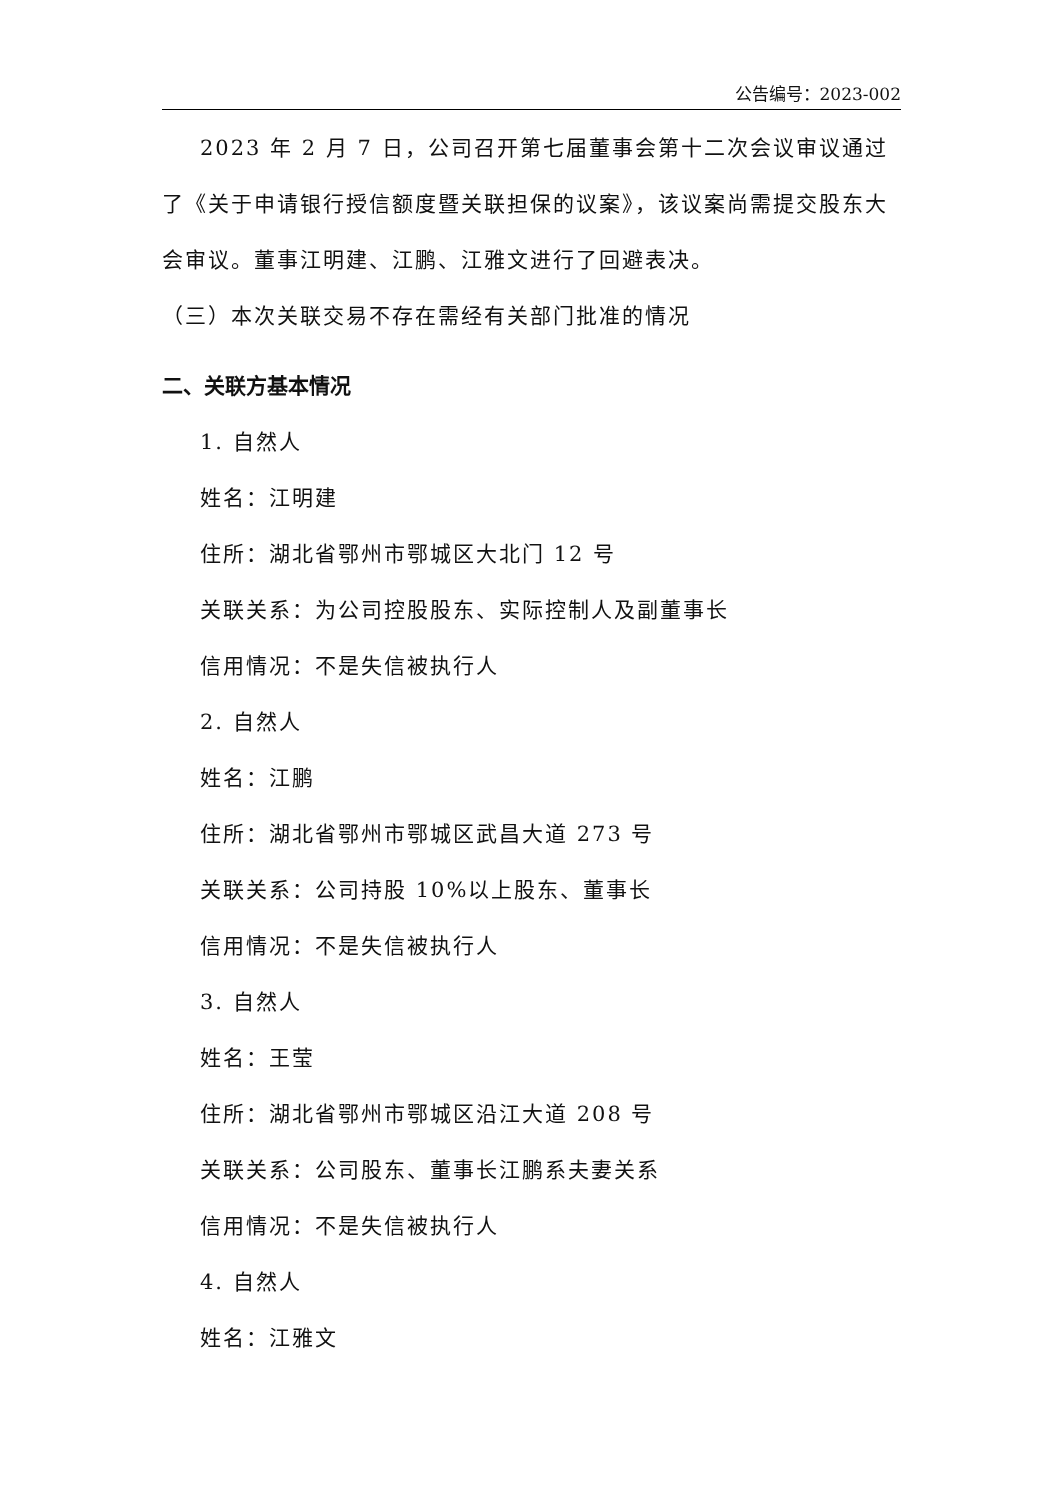公告编号：2023-002
2023 年 2 月 7 日，公司召开第七届董事会第十二次会议审议通过了《关于申请银行授信额度暨关联担保的议案》，该议案尚需提交股东大会审议。董事江明建、江鹏、江雅文进行了回避表决。
（三）本次关联交易不存在需经有关部门批准的情况
二、关联方基本情况
1. 自然人
姓名：江明建
住所：湖北省鄂州市鄂城区大北门 12 号
关联关系：为公司控股股东、实际控制人及副董事长
信用情况：不是失信被执行人
2. 自然人
姓名：江鹏
住所：湖北省鄂州市鄂城区武昌大道 273 号
关联关系：公司持股 10%以上股东、董事长
信用情况：不是失信被执行人
3. 自然人
姓名：王莹
住所：湖北省鄂州市鄂城区沿江大道 208 号
关联关系：公司股东、董事长江鹏系夫妻关系
信用情况：不是失信被执行人
4. 自然人
姓名：江雅文